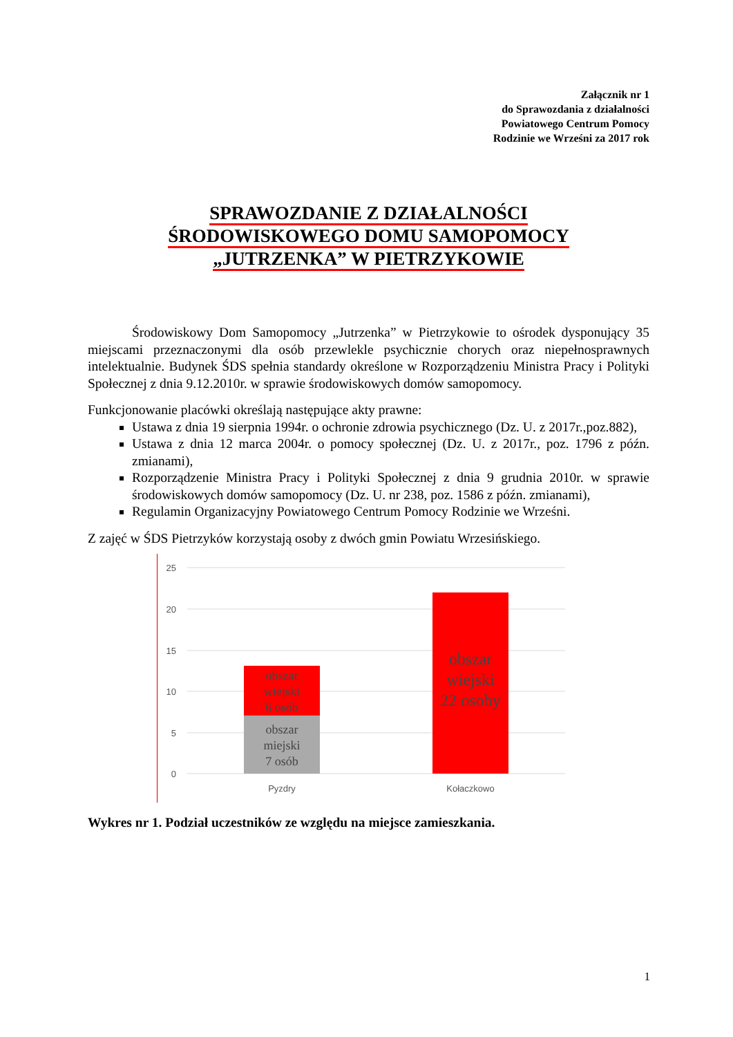Załącznik nr 1
do Sprawozdania z działalności
Powiatowego Centrum Pomocy
Rodzinie we Wrześni za 2017 rok
SPRAWOZDANIE Z DZIAŁALNOŚCI
ŚRODOWISKOWEGO DOMU SAMOPOMOCY
„JUTRZENKA” W PIETRZYKOWIE
Środowiskowy Dom Samopomocy „Jutrzenka” w Pietrzykowie to ośrodek dysponujący 35 miejscami przeznaczonymi dla osób przewlekle psychicznie chorych oraz niepełnosprawnych intelektualnie. Budynek ŚDS spełnia standardy określone w Rozporządzeniu Ministra Pracy i Polityki Społecznej z dnia 9.12.2010r. w sprawie środowiskowych domów samopomocy.
Funkcjonowanie placówki określają następujące akty prawne:
Ustawa z dnia 19 sierpnia 1994r. o ochronie zdrowia psychicznego (Dz. U. z 2017r.,poz.882),
Ustawa z dnia 12 marca 2004r. o pomocy społecznej (Dz. U. z 2017r., poz. 1796 z późn. zmianami),
Rozporządzenie Ministra Pracy i Polityki Społecznej z dnia 9 grudnia 2010r. w sprawie środowiskowych domów samopomocy (Dz. U. nr 238, poz. 1586 z późn. zmianami),
Regulamin Organizacyjny Powiatowego Centrum Pomocy Rodzinie we Wrześni.
Z zajęć w ŚDS Pietrzyków korzystają osoby z dwóch gmin Powiatu Wrzesińskiego.
25
20
15
10
5
0
obszar
wiejski
6 osób
obszar
miejski
7 osób
obszar
wiejski
22 osoby
Pyzdry
Kołaczkowo
Wykres nr 1. Podział uczestników ze względu na miejsce zamieszkania.
1